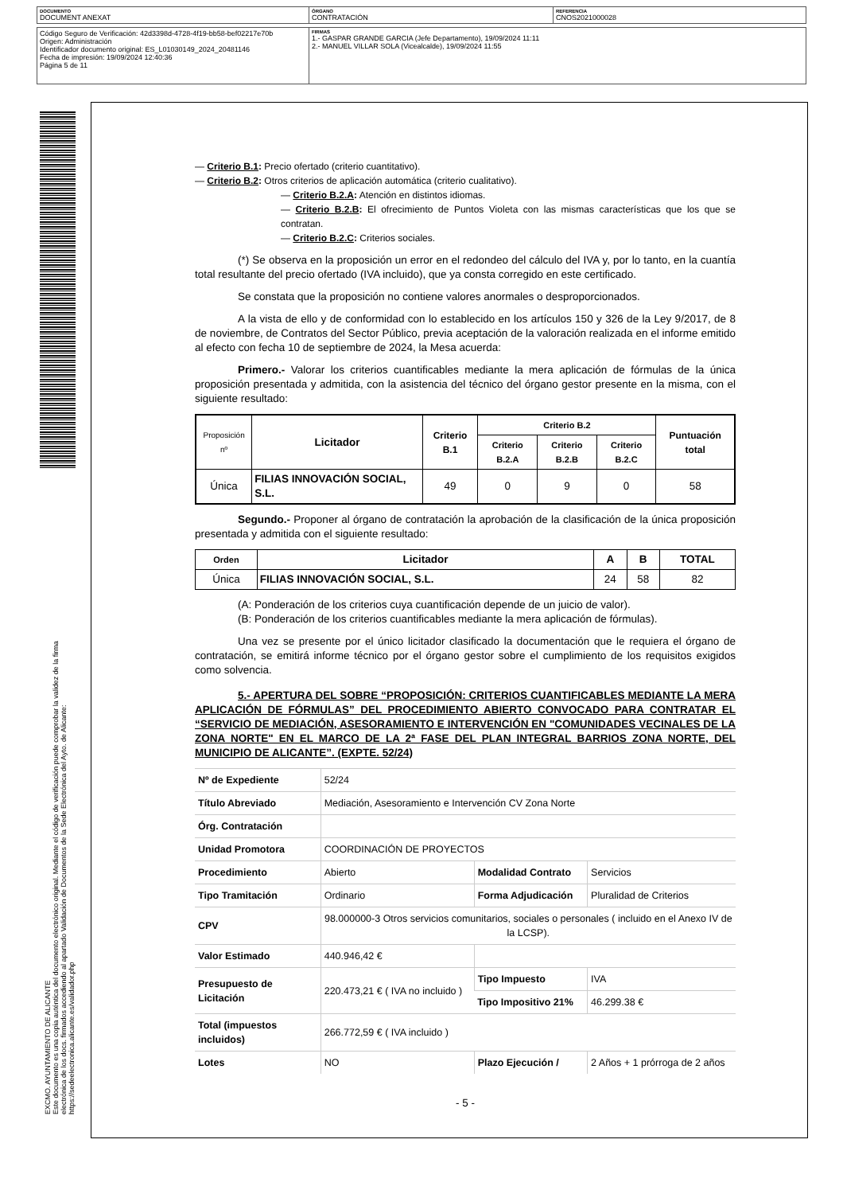| DOCUMENTO DOCUMENT ANEXAT | ÓRGANO CONTRATACIÓN | REFERENCIA CNOS2021000028 |
| Código Seguro de Verificación: 42d3398d-4728-4f19-bb58-bef02217e70b Origen: Administración Identificador documento original: ES_L01030149_2024_20481146 Fecha de impresión: 19/09/2024 12:40:36 Página 5 de 11 | FIRMAS 1.- GASPAR GRANDE GARCIA (Jefe Departamento), 19/09/2024 11:11 2.- MANUEL VILLAR SOLA (Vicealcalde), 19/09/2024 11:55 |
EXCMO. AYUNTAMIENTO DE ALICANTE
Este documento es una copia auténtica del documento electrónico original. Mediante el código de verificación puede comprobar la validez de la firma electrónica de los docs. firmados accediendo al apartado Validación de Documentos de la Sede Electrónica del Ayto. de Alicante: https://sedeelectronica.alicante.es/validador.php
— Criterio B.1: Precio ofertado (criterio cuantitativo).
— Criterio B.2: Otros criterios de aplicación automática (criterio cualitativo).
— Criterio B.2.A: Atención en distintos idiomas.
— Criterio B.2.B: El ofrecimiento de Puntos Violeta con las mismas características que los que se contratan.
— Criterio B.2.C: Criterios sociales.
(*) Se observa en la proposición un error en el redondeo del cálculo del IVA y, por lo tanto, en la cuantía total resultante del precio ofertado (IVA incluido), que ya consta corregido en este certificado.
Se constata que la proposición no contiene valores anormales o desproporcionados.
A la vista de ello y de conformidad con lo establecido en los artículos 150 y 326 de la Ley 9/2017, de 8 de noviembre, de Contratos del Sector Público, previa aceptación de la valoración realizada en el informe emitido al efecto con fecha 10 de septiembre de 2024, la Mesa acuerda:
Primero.- Valorar los criterios cuantificables mediante la mera aplicación de fórmulas de la única proposición presentada y admitida, con la asistencia del técnico del órgano gestor presente en la misma, con el siguiente resultado:
| Proposición nº | Licitador | Criterio B.1 | Criterio B.2 | | | Puntuación total |
| --- | --- | --- | --- | --- | --- | --- |
| | | | Criterio B.2.A | Criterio B.2.B | Criterio B.2.C | |
| Única | FILIAS INNOVACIÓN SOCIAL, S.L. | 49 | 0 | 9 | 0 | 58 |
Segundo.- Proponer al órgano de contratación la aprobación de la clasificación de la única proposición presentada y admitida con el siguiente resultado:
| Orden | Licitador | A | B | TOTAL |
| --- | --- | --- | --- | --- |
| Única | FILIAS INNOVACIÓN SOCIAL, S.L. | 24 | 58 | 82 |
(A: Ponderación de los criterios cuya cuantificación depende de un juicio de valor).
(B: Ponderación de los criterios cuantificables mediante la mera aplicación de fórmulas).
Una vez se presente por el único licitador clasificado la documentación que le requiera el órgano de contratación, se emitirá informe técnico por el órgano gestor sobre el cumplimiento de los requisitos exigidos como solvencia.
5.- APERTURA DEL SOBRE “PROPOSICIÓN: CRITERIOS CUANTIFICABLES MEDIANTE LA MERA APLICACIÓN DE FÓRMULAS” DEL PROCEDIMIENTO ABIERTO CONVOCADO PARA CONTRATAR EL “SERVICIO DE MEDIACIÓN, ASESORAMIENTO E INTERVENCIÓN EN "COMUNIDADES VECINALES DE LA ZONA NORTE" EN EL MARCO DE LA 2ª FASE DEL PLAN INTEGRAL BARRIOS ZONA NORTE, DEL MUNICIPIO DE ALICANTE”. (EXPTE. 52/24)
| Nº de Expediente | 52/24 | | |
| Título Abreviado | Mediación, Asesoramiento e Intervención CV Zona Norte | | |
| Órg. Contratación | | | |
| Unidad Promotora | COORDINACIÓN DE PROYECTOS | | |
| Procedimiento | Abierto | Modalidad Contrato | Servicios |
| Tipo Tramitación | Ordinario | Forma Adjudicación | Pluralidad de Criterios |
| CPV | 98.000000-3 Otros servicios comunitarios, sociales o personales ( incluido en el Anexo IV de la LCSP). | | |
| Valor Estimado | 440.946,42 € | | |
| Presupuesto de Licitación | 220.473,21 € ( IVA no incluido ) | Tipo Impuesto | IVA |
| | | Tipo Impositivo 21% | 46.299.38 € |
| Total (impuestos incluidos) | 266.772,59 € ( IVA incluido ) | | |
| Lotes | NO | Plazo Ejecución / | 2 Años + 1 prórroga de 2 años |
- 5 -